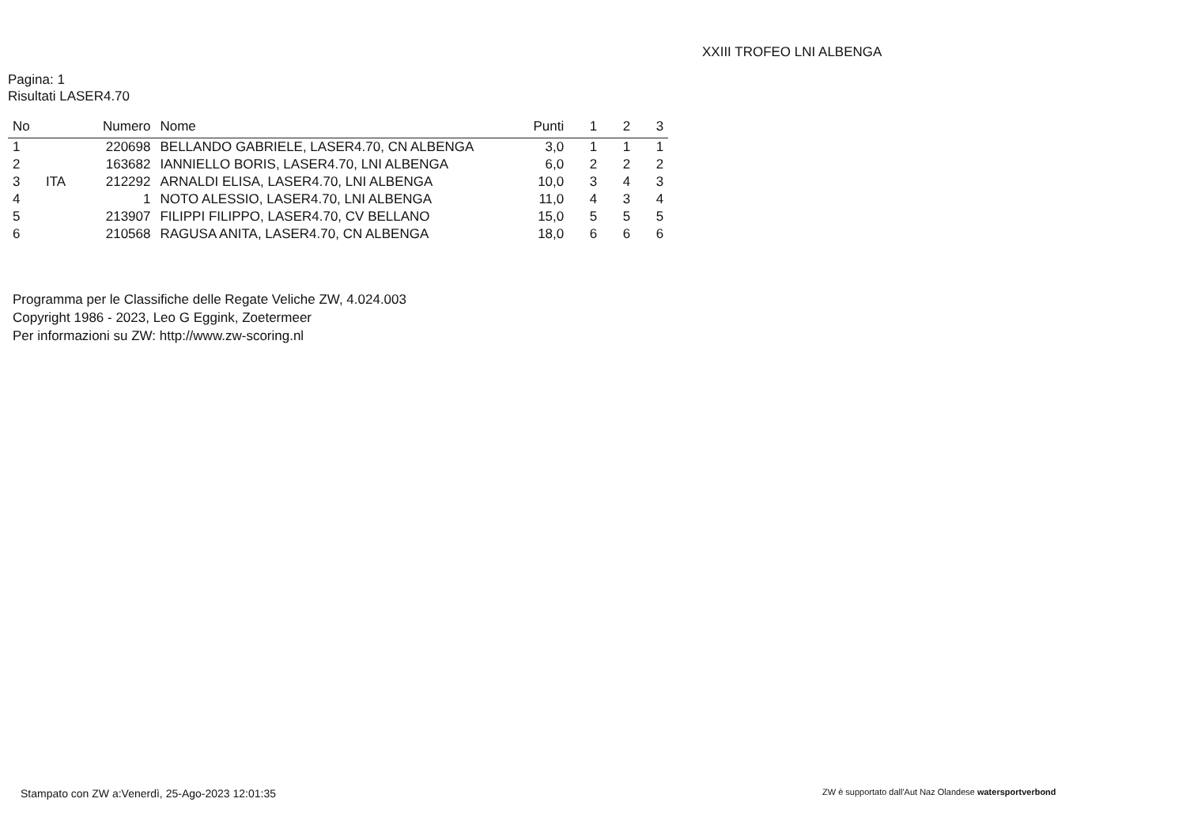XXIII TROFEO LNI ALBENGA
Pagina: 1
Risultati LASER4.70
| No | | Numero | Nome | Punti | 1 | 2 | 3 |
| --- | --- | --- | --- | --- | --- | --- | --- |
| 1 | | 220698 | BELLANDO GABRIELE, LASER4.70, CN ALBENGA | 3,0 | 1 | 1 | 1 |
| 2 | | 163682 | IANNIELLO BORIS, LASER4.70, LNI ALBENGA | 6,0 | 2 | 2 | 2 |
| 3 | ITA | 212292 | ARNALDI ELISA, LASER4.70, LNI ALBENGA | 10,0 | 3 | 4 | 3 |
| 4 | | 1 | NOTO ALESSIO, LASER4.70, LNI ALBENGA | 11,0 | 4 | 3 | 4 |
| 5 | | 213907 | FILIPPI FILIPPO, LASER4.70, CV BELLANO | 15,0 | 5 | 5 | 5 |
| 6 | | 210568 | RAGUSA ANITA, LASER4.70, CN ALBENGA | 18,0 | 6 | 6 | 6 |
Programma per le Classifiche delle Regate Veliche ZW, 4.024.003
Copyright 1986 - 2023, Leo G Eggink, Zoetermeer
Per informazioni su ZW: http://www.zw-scoring.nl
Stampato con ZW a:Venerdì, 25-Ago-2023 12:01:35
ZW è supportato dall'Aut Naz Olandese watersportverbond